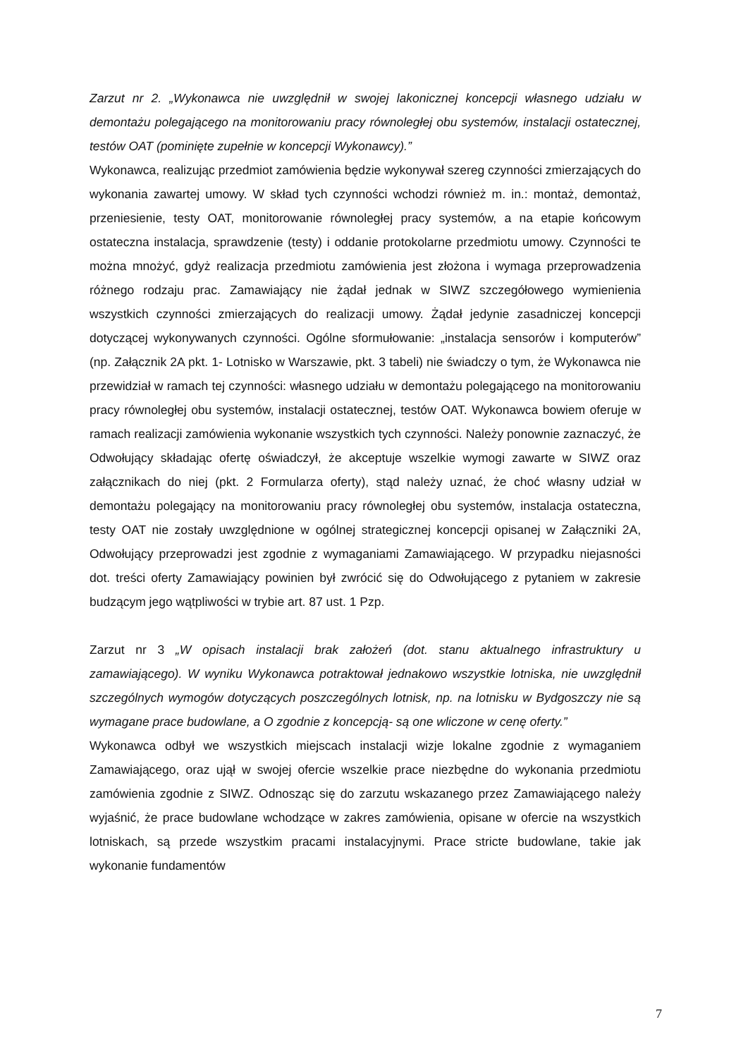Zarzut nr 2. „Wykonawca nie uwzględnił w swojej lakonicznej koncepcji własnego udziału w demontażu polegającego na monitorowaniu pracy równoległej obu systemów, instalacji ostatecznej, testów OAT (pominięte zupełnie w koncepcji Wykonawcy).”
Wykonawca, realizując przedmiot zamówienia będzie wykonywał szereg czynności zmierzających do wykonania zawartej umowy. W skład tych czynności wchodzi również m. in.: montaż, demontaż, przeniesienie, testy OAT, monitorowanie równoległej pracy systemów, a na etapie końcowym ostateczna instalacja, sprawdzenie (testy) i oddanie protokolarne przedmiotu umowy. Czynności te można mnożyć, gdyż realizacja przedmiotu zamówienia jest złożona i wymaga przeprowadzenia różnego rodzaju prac. Zamawiający nie żądał jednak w SIWZ szczegółowego wymienienia wszystkich czynności zmierzających do realizacji umowy. Żądał jedynie zasadniczej koncepcji dotyczącej wykonywanych czynności. Ogólne sformułowanie: „instalacja sensorów i komputerów” (np. Załącznik 2A pkt. 1- Lotnisko w Warszawie, pkt. 3 tabeli) nie świadczy o tym, że Wykonawca nie przewidział w ramach tej czynności: własnego udziału w demontażu polegającego na monitorowaniu pracy równoległej obu systemów, instalacji ostatecznej, testów OAT. Wykonawca bowiem oferuje w ramach realizacji zamówienia wykonanie wszystkich tych czynności. Należy ponownie zaznaczyć, że Odwołujący składając ofertę oświadczył, że akceptuje wszelkie wymogi zawarte w SIWZ oraz załącznikach do niej (pkt. 2 Formularza oferty), stąd należy uznać, że choć własny udział w demontażu polegający na monitorowaniu pracy równoległej obu systemów, instalacja ostateczna, testy OAT nie zostały uwzględnione w ogólnej strategicznej koncepcji opisanej w Załączniki 2A, Odwołujący przeprowadzi jest zgodnie z wymaganiami Zamawiającego. W przypadku niejasności dot. treści oferty Zamawiający powinien był zwrócić się do Odwołującego z pytaniem w zakresie budzącym jego wątpliwości w trybie art. 87 ust. 1 Pzp.
Zarzut nr 3 „W opisach instalacji brak założeń (dot. stanu aktualnego infrastruktury u zamawiającego). W wyniku Wykonawca potraktował jednakowo wszystkie lotniska, nie uwzględnił szczególnych wymogów dotyczących poszczególnych lotnisk, np. na lotnisku w Bydgoszczy nie są wymagane prace budowlane, a O zgodnie z koncepcją- są one wliczone w cenę oferty.”
Wykonawca odbył we wszystkich miejscach instalacji wizje lokalne zgodnie z wymaganiem Zamawiającego, oraz ujął w swojej ofercie wszelkie prace niezbędne do wykonania przedmiotu zamówienia zgodnie z SIWZ. Odnosząc się do zarzutu wskazanego przez Zamawiającego należy wyjaśnić, że prace budowlane wchodzące w zakres zamówienia, opisane w ofercie na wszystkich lotniskach, są przede wszystkim pracami instalacyjnymi. Prace stricte budowlane, takie jak wykonanie fundamentów
7